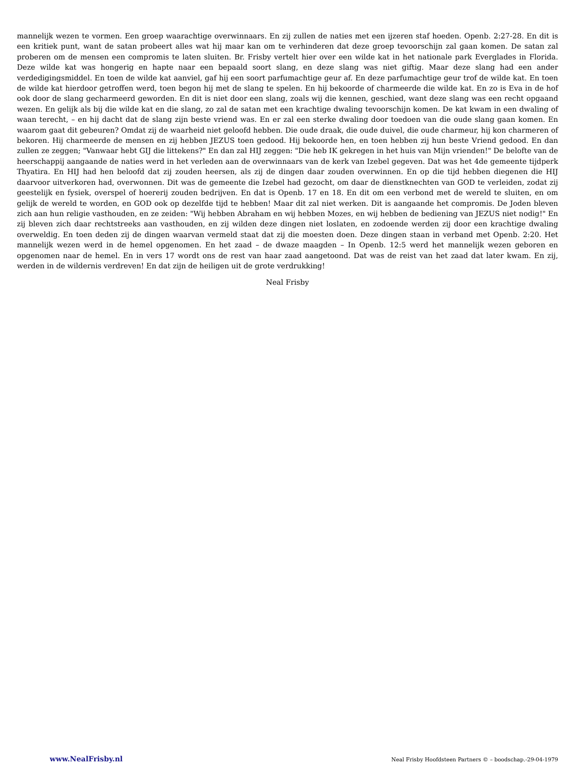mannelijk wezen te vormen. Een groep waarachtige overwinnaars. En zij zullen de naties met een ijzeren staf hoeden. Openb. 2:27-28. En dit is een kritiek punt, want de satan probeert alles wat hij maar kan om te verhinderen dat deze groep tevoorschijn zal gaan komen. De satan zal proberen om de mensen een compromis te laten sluiten. Br. Frisby vertelt hier over een wilde kat in het nationale park Everglades in Florida. Deze wilde kat was hongerig en hapte naar een bepaald soort slang, en deze slang was niet giftig. Maar deze slang had een ander verdedigingsmiddel. En toen de wilde kat aanviel, gaf hij een soort parfumachtige geur af. En deze parfumachtige geur trof de wilde kat. En toen de wilde kat hierdoor getroffen werd, toen begon hij met de slang te spelen. En hij bekoorde of charmeerde die wilde kat. En zo is Eva in de hof ook door de slang gecharmeerd geworden. En dit is niet door een slang, zoals wij die kennen, geschied, want deze slang was een recht opgaand wezen. En gelijk als bij die wilde kat en die slang, zo zal de satan met een krachtige dwaling tevoorschijn komen. De kat kwam in een dwaling of waan terecht, – en hij dacht dat de slang zijn beste vriend was. En er zal een sterke dwaling door toedoen van die oude slang gaan komen. En waarom gaat dit gebeuren? Omdat zij de waarheid niet geloofd hebben. Die oude draak, die oude duivel, die oude charmeur, hij kon charmeren of bekoren. Hij charmeerde de mensen en zij hebben JEZUS toen gedood. Hij bekoorde hen, en toen hebben zij hun beste Vriend gedood. En dan zullen ze zeggen; "Vanwaar hebt GIJ die littekens?" En dan zal HIJ zeggen: "Die heb IK gekregen in het huis van Mijn vrienden!" De belofte van de heerschappij aangaande de naties werd in het verleden aan de overwinnaars van de kerk van Izebel gegeven. Dat was het 4de gemeente tijdperk Thyatira. En HIJ had hen beloofd dat zij zouden heersen, als zij de dingen daar zouden overwinnen. En op die tijd hebben diegenen die HIJ daarvoor uitverkoren had, overwonnen. Dit was de gemeente die Izebel had gezocht, om daar de dienstknechten van GOD te verleiden, zodat zij geestelijk en fysiek, overspel of hoererij zouden bedrijven. En dat is Openb. 17 en 18. En dit om een verbond met de wereld te sluiten, en om gelijk de wereld te worden, en GOD ook op dezelfde tijd te hebben! Maar dit zal niet werken. Dit is aangaande het compromis. De Joden bleven zich aan hun religie vasthouden, en ze zeiden: "Wij hebben Abraham en wij hebben Mozes, en wij hebben de bediening van JEZUS niet nodig!" En zij bleven zich daar rechtstreeks aan vasthouden, en zij wilden deze dingen niet loslaten, en zodoende werden zij door een krachtige dwaling overweldig. En toen deden zij de dingen waarvan vermeld staat dat zij die moesten doen. Deze dingen staan in verband met Openb. 2:20. Het mannelijk wezen werd in de hemel opgenomen. En het zaad – de dwaze maagden – In Openb. 12:5 werd het mannelijk wezen geboren en opgenomen naar de hemel. En in vers 17 wordt ons de rest van haar zaad aangetoond. Dat was de reist van het zaad dat later kwam. En zij, werden in de wildernis verdreven! En dat zijn de heiligen uit de grote verdrukking!
Neal Frisby
www.NealFrisby.nl Neal Frisby Hoofdsteen Partners © – boodschap.-29-04-1979